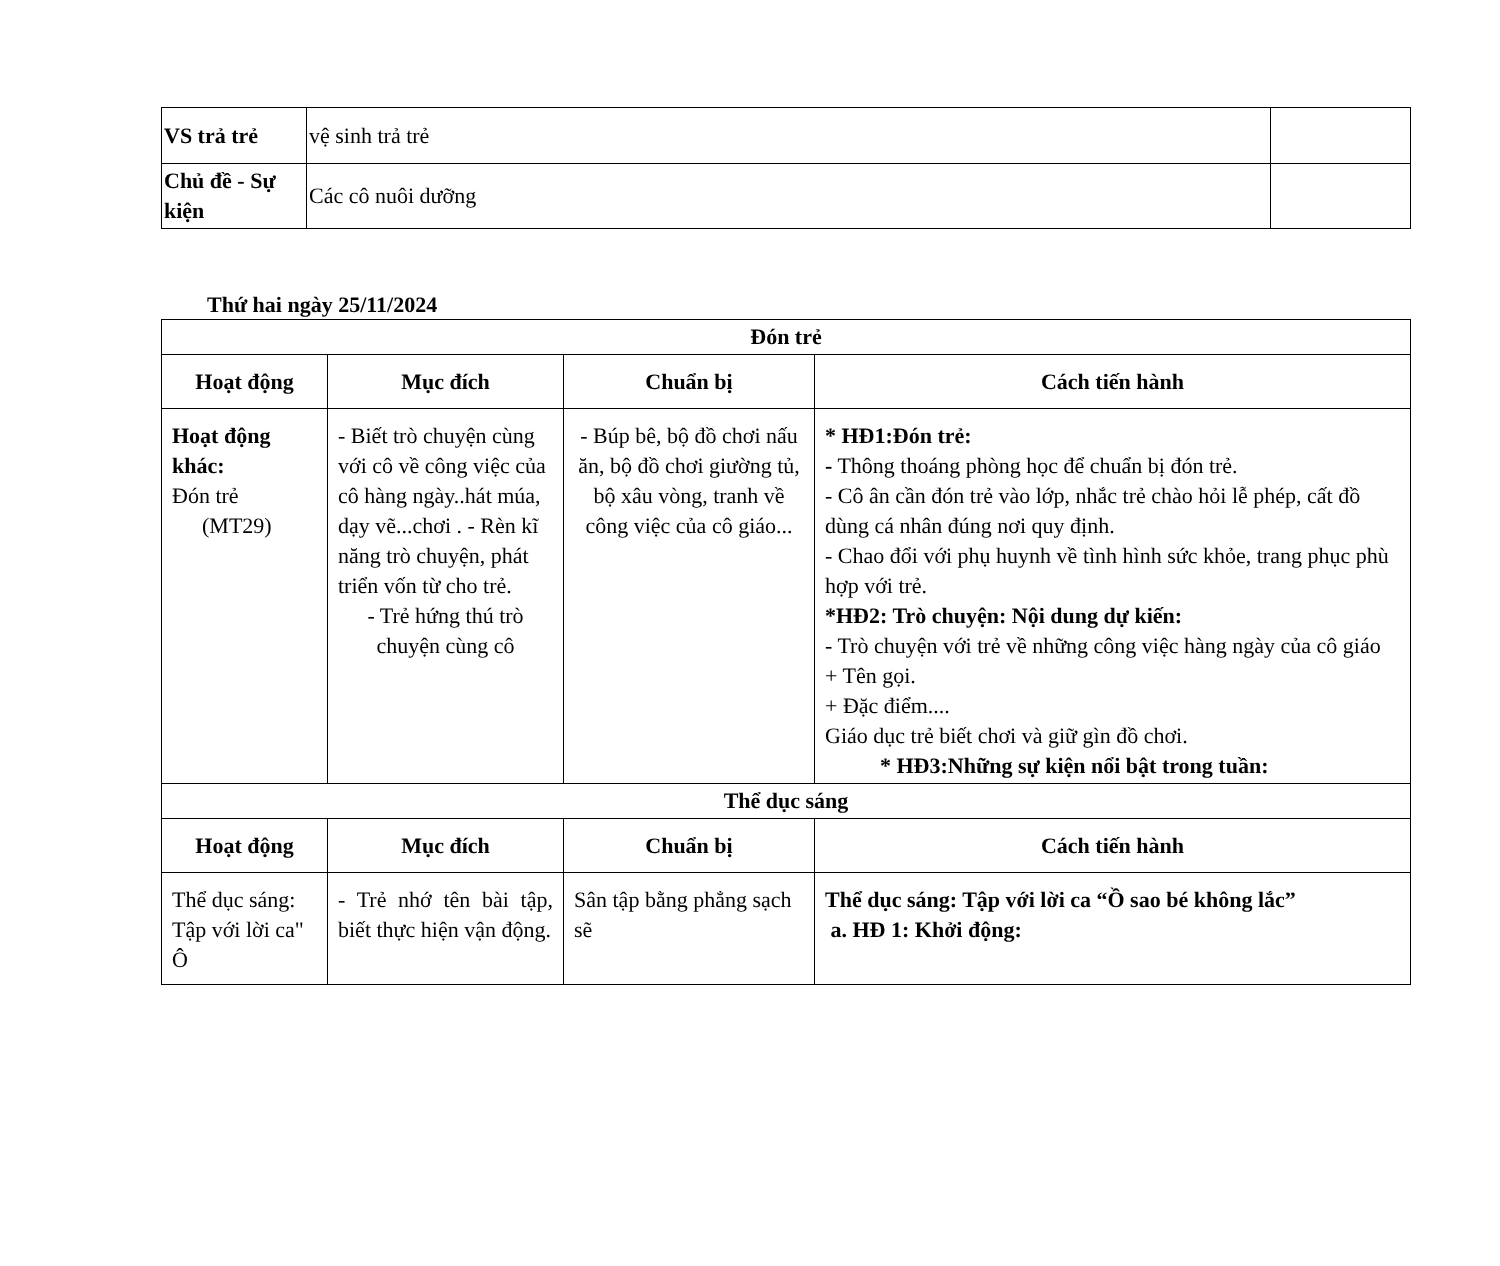| VS trả trẻ | vệ sinh trả trẻ | |
| Chủ đề - Sự kiện | Các cô nuôi dưỡng | |
Thứ hai ngày 25/11/2024
| Đón trẻ | | | |
| --- | --- | --- | --- |
| Hoạt động | Mục đích | Chuẩn bị | Cách tiến hành |
| Hoạt động khác: Đón trẻ (MT29) | - Biết trò chuyện cùng với cô về công việc của cô hàng ngày..hát múa, dạy vẽ...chơi . - Rèn kĩ năng trò chuyện, phát triển vốn từ cho trẻ. - Trẻ hứng thú trò chuyện cùng cô | - Búp bê, bộ đồ chơi nấu ăn, bộ đồ chơi giường tủ, bộ xâu vòng, tranh về công việc của cô giáo... | * HĐ1:Đón trẻ: - Thông thoáng phòng học để chuẩn bị đón trẻ. - Cô ân cần đón trẻ vào lớp, nhắc trẻ chào hỏi lễ phép, cất đồ dùng cá nhân đúng nơi quy định. - Chao đổi với phụ huynh về tình hình sức khỏe, trang phục phù hợp với trẻ. *HĐ2: Trò chuyện: Nội dung dự kiến: - Trò chuyện với trẻ về những công việc hàng ngày của cô giáo + Tên gọi. + Đặc điểm.... Giáo dục trẻ biết chơi và giữ gìn đồ chơi. * HĐ3:Những sự kiện nổi bật trong tuần: |
| Thể dục sáng | | | |
| Hoạt động | Mục đích | Chuẩn bị | Cách tiến hành |
| Thể dục sáng: Tập với lời ca" Ô | - Trẻ nhớ tên bài tập, biết thực hiện vận động. | Sân tập bằng phẳng sạch sẽ | Thể dục sáng: Tập với lời ca “Ồ sao bé không lắc” a. HĐ 1: Khởi động: |